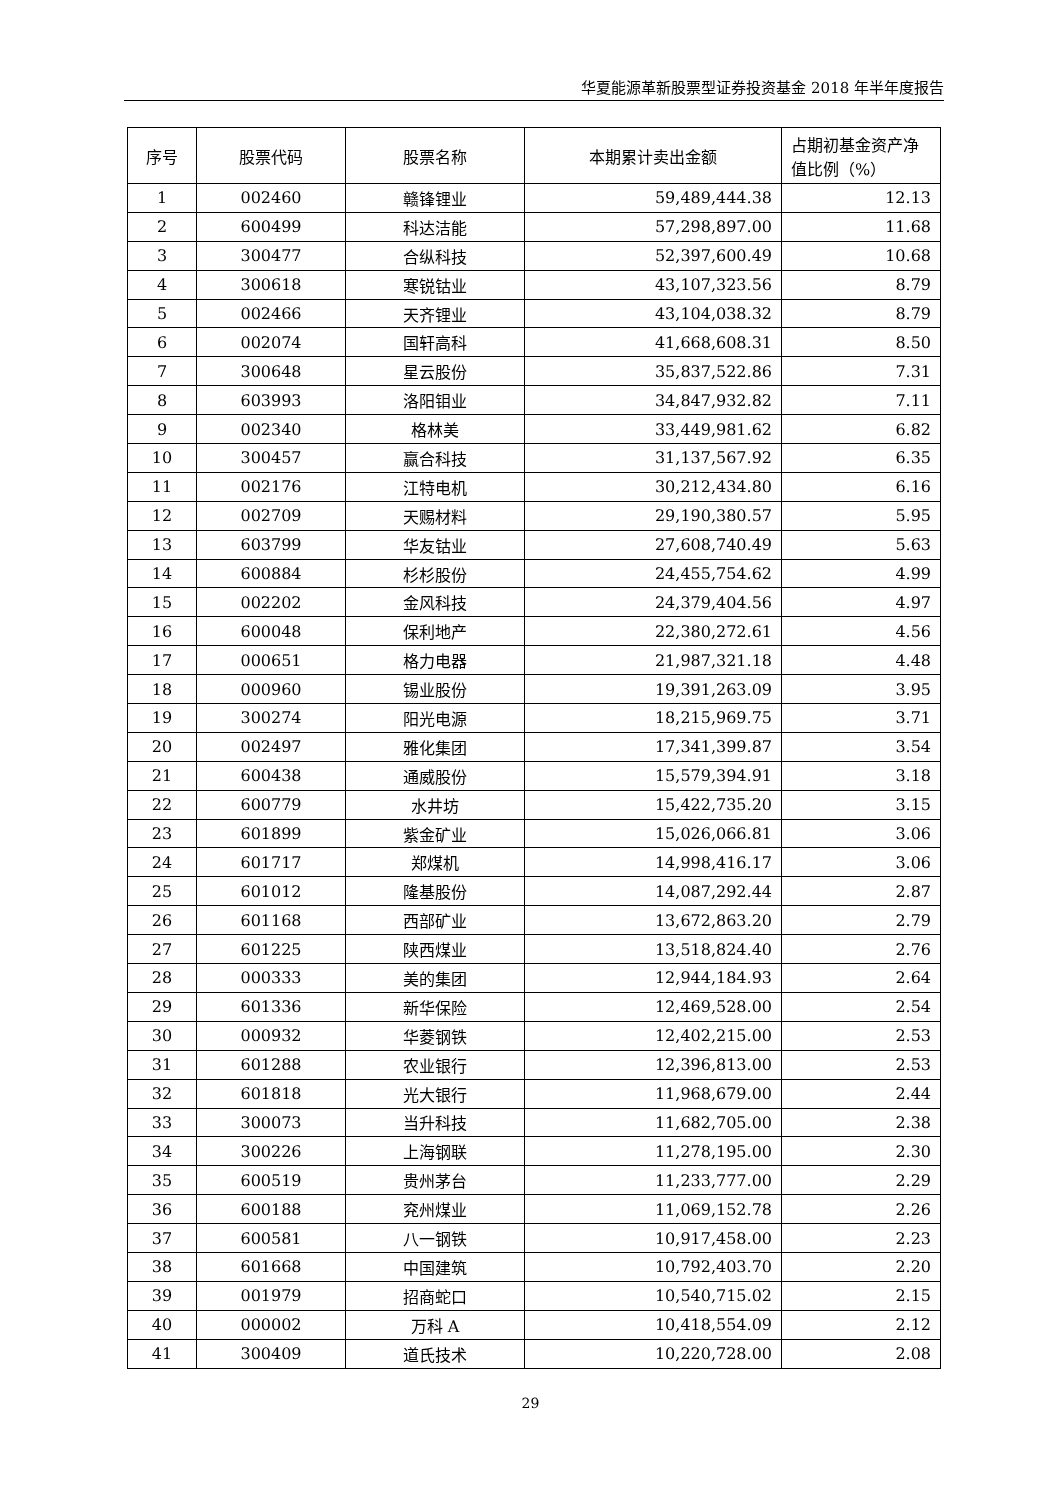华夏能源革新股票型证券投资基金 2018 年半年度报告
| 序号 | 股票代码 | 股票名称 | 本期累计卖出金额 | 占期初基金资产净值比例（%） |
| --- | --- | --- | --- | --- |
| 1 | 002460 | 赣锋锂业 | 59,489,444.38 | 12.13 |
| 2 | 600499 | 科达洁能 | 57,298,897.00 | 11.68 |
| 3 | 300477 | 合纵科技 | 52,397,600.49 | 10.68 |
| 4 | 300618 | 寒锐钴业 | 43,107,323.56 | 8.79 |
| 5 | 002466 | 天齐锂业 | 43,104,038.32 | 8.79 |
| 6 | 002074 | 国轩高科 | 41,668,608.31 | 8.50 |
| 7 | 300648 | 星云股份 | 35,837,522.86 | 7.31 |
| 8 | 603993 | 洛阳钼业 | 34,847,932.82 | 7.11 |
| 9 | 002340 | 格林美 | 33,449,981.62 | 6.82 |
| 10 | 300457 | 赢合科技 | 31,137,567.92 | 6.35 |
| 11 | 002176 | 江特电机 | 30,212,434.80 | 6.16 |
| 12 | 002709 | 天赐材料 | 29,190,380.57 | 5.95 |
| 13 | 603799 | 华友钴业 | 27,608,740.49 | 5.63 |
| 14 | 600884 | 杉杉股份 | 24,455,754.62 | 4.99 |
| 15 | 002202 | 金风科技 | 24,379,404.56 | 4.97 |
| 16 | 600048 | 保利地产 | 22,380,272.61 | 4.56 |
| 17 | 000651 | 格力电器 | 21,987,321.18 | 4.48 |
| 18 | 000960 | 锡业股份 | 19,391,263.09 | 3.95 |
| 19 | 300274 | 阳光电源 | 18,215,969.75 | 3.71 |
| 20 | 002497 | 雅化集团 | 17,341,399.87 | 3.54 |
| 21 | 600438 | 通威股份 | 15,579,394.91 | 3.18 |
| 22 | 600779 | 水井坊 | 15,422,735.20 | 3.15 |
| 23 | 601899 | 紫金矿业 | 15,026,066.81 | 3.06 |
| 24 | 601717 | 郑煤机 | 14,998,416.17 | 3.06 |
| 25 | 601012 | 隆基股份 | 14,087,292.44 | 2.87 |
| 26 | 601168 | 西部矿业 | 13,672,863.20 | 2.79 |
| 27 | 601225 | 陕西煤业 | 13,518,824.40 | 2.76 |
| 28 | 000333 | 美的集团 | 12,944,184.93 | 2.64 |
| 29 | 601336 | 新华保险 | 12,469,528.00 | 2.54 |
| 30 | 000932 | 华菱钢铁 | 12,402,215.00 | 2.53 |
| 31 | 601288 | 农业银行 | 12,396,813.00 | 2.53 |
| 32 | 601818 | 光大银行 | 11,968,679.00 | 2.44 |
| 33 | 300073 | 当升科技 | 11,682,705.00 | 2.38 |
| 34 | 300226 | 上海钢联 | 11,278,195.00 | 2.30 |
| 35 | 600519 | 贵州茅台 | 11,233,777.00 | 2.29 |
| 36 | 600188 | 兖州煤业 | 11,069,152.78 | 2.26 |
| 37 | 600581 | 八一钢铁 | 10,917,458.00 | 2.23 |
| 38 | 601668 | 中国建筑 | 10,792,403.70 | 2.20 |
| 39 | 001979 | 招商蛇口 | 10,540,715.02 | 2.15 |
| 40 | 000002 | 万科 A | 10,418,554.09 | 2.12 |
| 41 | 300409 | 道氏技术 | 10,220,728.00 | 2.08 |
29